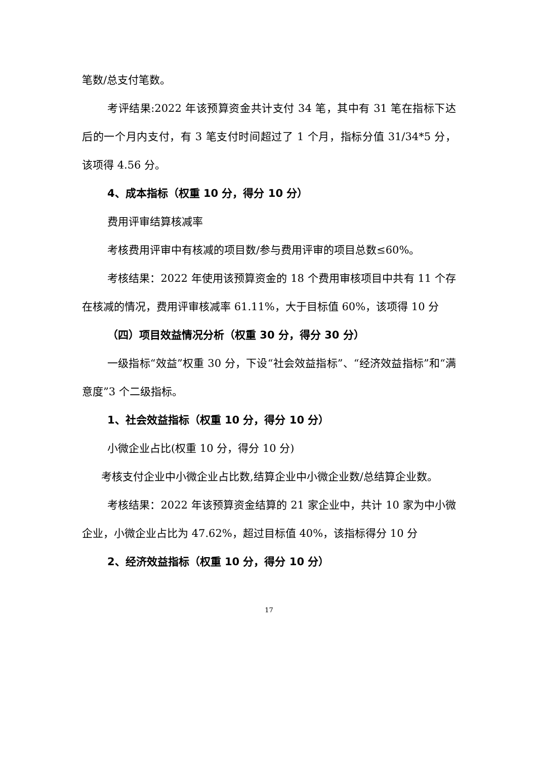笔数/总支付笔数。
考评结果:2022 年该预算资金共计支付 34 笔，其中有 31 笔在指标下达后的一个月内支付，有 3 笔支付时间超过了 1 个月，指标分值 31/34*5 分，该项得 4.56 分。
4、成本指标（权重 10 分，得分 10 分）
费用评审结算核减率
考核费用评审中有核减的项目数/参与费用评审的项目总数≤60%。
考核结果：2022 年使用该预算资金的 18 个费用审核项目中共有 11 个存在核减的情况，费用评审核减率 61.11%，大于目标值 60%，该项得 10 分
（四）项目效益情况分析（权重 30 分，得分 30 分）
一级指标“效益”权重 30 分，下设“社会效益指标”、“经济效益指标”和“满意度”3 个二级指标。
1、社会效益指标（权重 10 分，得分 10 分）
小微企业占比(权重 10 分，得分 10 分)
考核支付企业中小微企业占比数,结算企业中小微企业数/总结算企业数。
考核结果：2022 年该预算资金结算的 21 家企业中，共计 10 家为中小微企业，小微企业占比为 47.62%，超过目标值 40%，该指标得分 10 分
2、经济效益指标（权重 10 分，得分 10 分）
17